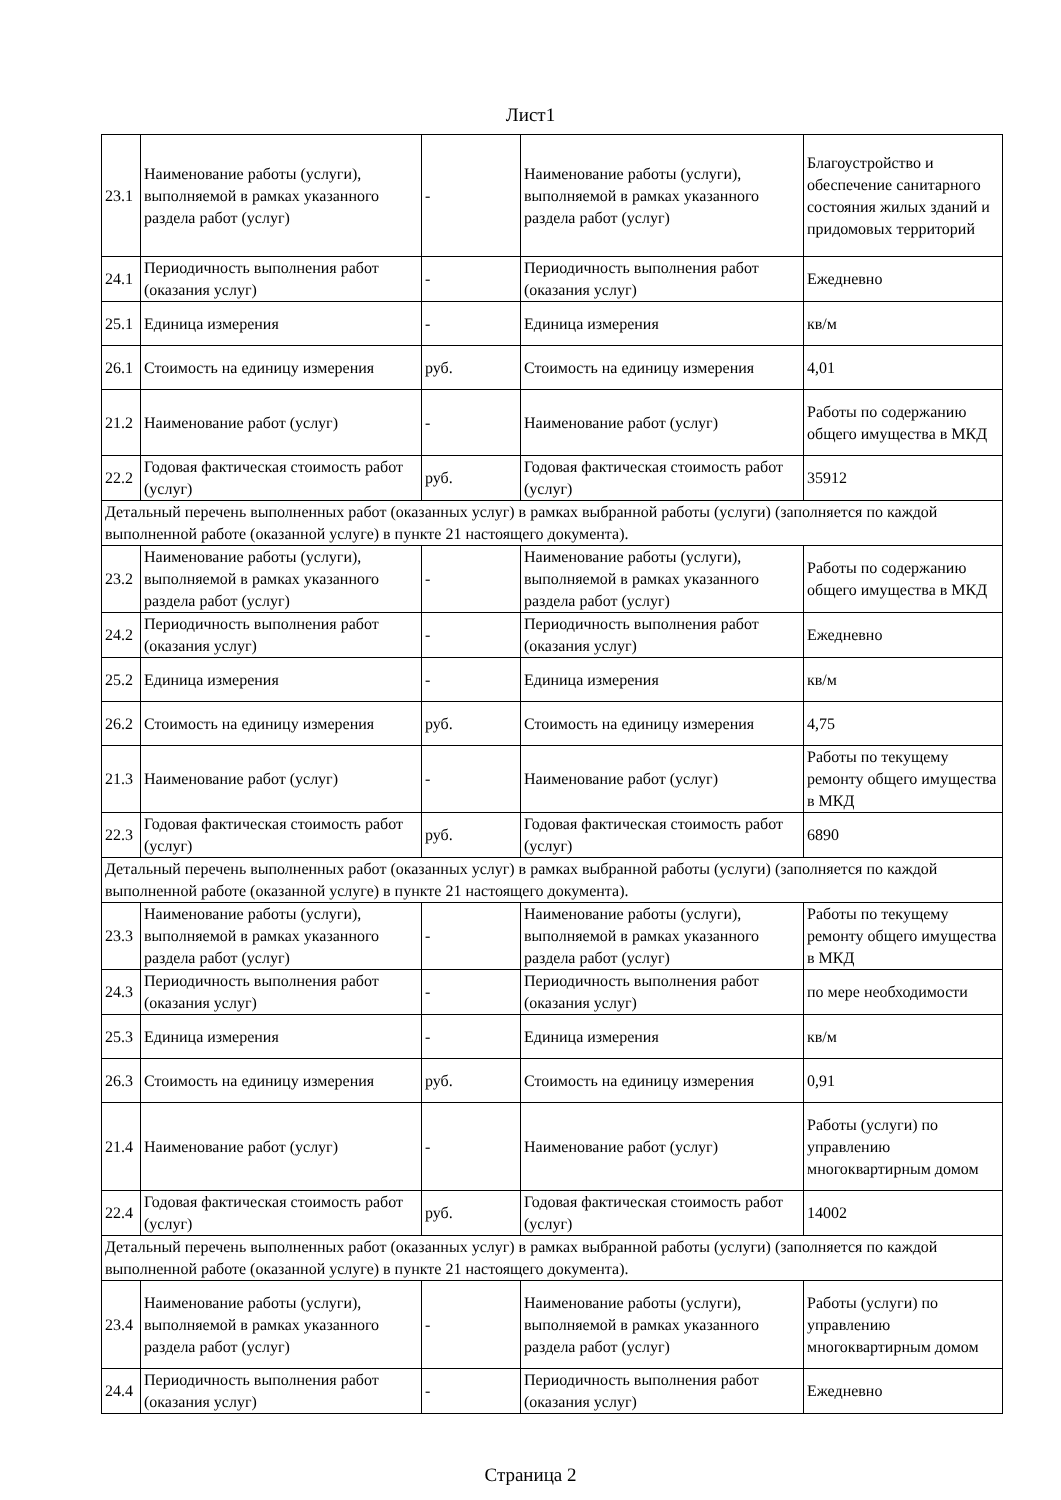Лист1
| 23.1 | Наименование работы (услуги), выполняемой в рамках указанного раздела работ (услуг) | - | Наименование работы (услуги), выполняемой в рамках указанного раздела работ (услуг) | Благоустройство и обеспечение санитарного состояния жилых зданий и придомовых территорий |
| 24.1 | Периодичность выполнения работ (оказания услуг) | - | Периодичность выполнения работ (оказания услуг) | Ежедневно |
| 25.1 | Единица измерения | - | Единица измерения | кв/м |
| 26.1 | Стоимость на единицу измерения | руб. | Стоимость на единицу измерения | 4,01 |
| 21.2 | Наименование работ (услуг) | - | Наименование работ (услуг) | Работы по содержанию общего имущества в МКД |
| 22.2 | Годовая фактическая стоимость работ (услуг) | руб. | Годовая фактическая стоимость работ (услуг) | 35912 |
| Детальный перечень выполненных работ (оказанных услуг) в рамках выбранной работы (услуги) (заполняется по каждой выполненной работе (оказанной услуге) в пункте 21 настоящего документа). | | | | |
| 23.2 | Наименование работы (услуги), выполняемой в рамках указанного раздела работ (услуг) | - | Наименование работы (услуги), выполняемой в рамках указанного раздела работ (услуг) | Работы по содержанию общего имущества в МКД |
| 24.2 | Периодичность выполнения работ (оказания услуг) | - | Периодичность выполнения работ (оказания услуг) | Ежедневно |
| 25.2 | Единица измерения | - | Единица измерения | кв/м |
| 26.2 | Стоимость на единицу измерения | руб. | Стоимость на единицу измерения | 4,75 |
| 21.3 | Наименование работ (услуг) | - | Наименование работ (услуг) | Работы по текущему ремонту общего имущества в МКД |
| 22.3 | Годовая фактическая стоимость работ (услуг) | руб. | Годовая фактическая стоимость работ (услуг) | 6890 |
| Детальный перечень выполненных работ (оказанных услуг) в рамках выбранной работы (услуги) (заполняется по каждой выполненной работе (оказанной услуге) в пункте 21 настоящего документа). | | | | |
| 23.3 | Наименование работы (услуги), выполняемой в рамках указанного раздела работ (услуг) | - | Наименование работы (услуги), выполняемой в рамках указанного раздела работ (услуг) | Работы по текущему ремонту общего имущества в МКД |
| 24.3 | Периодичность выполнения работ (оказания услуг) | - | Периодичность выполнения работ (оказания услуг) | по мере необходимости |
| 25.3 | Единица измерения | - | Единица измерения | кв/м |
| 26.3 | Стоимость на единицу измерения | руб. | Стоимость на единицу измерения | 0,91 |
| 21.4 | Наименование работ (услуг) | - | Наименование работ (услуг) | Работы (услуги) по управлению многоквартирным домом |
| 22.4 | Годовая фактическая стоимость работ (услуг) | руб. | Годовая фактическая стоимость работ (услуг) | 14002 |
| Детальный перечень выполненных работ (оказанных услуг) в рамках выбранной работы (услуги) (заполняется по каждой выполненной работе (оказанной услуге) в пункте 21 настоящего документа). | | | | |
| 23.4 | Наименование работы (услуги), выполняемой в рамках указанного раздела работ (услуг) | - | Наименование работы (услуги), выполняемой в рамках указанного раздела работ (услуг) | Работы (услуги) по управлению многоквартирным домом |
| 24.4 | Периодичность выполнения работ (оказания услуг) | - | Периодичность выполнения работ (оказания услуг) | Ежедневно |
Страница 2